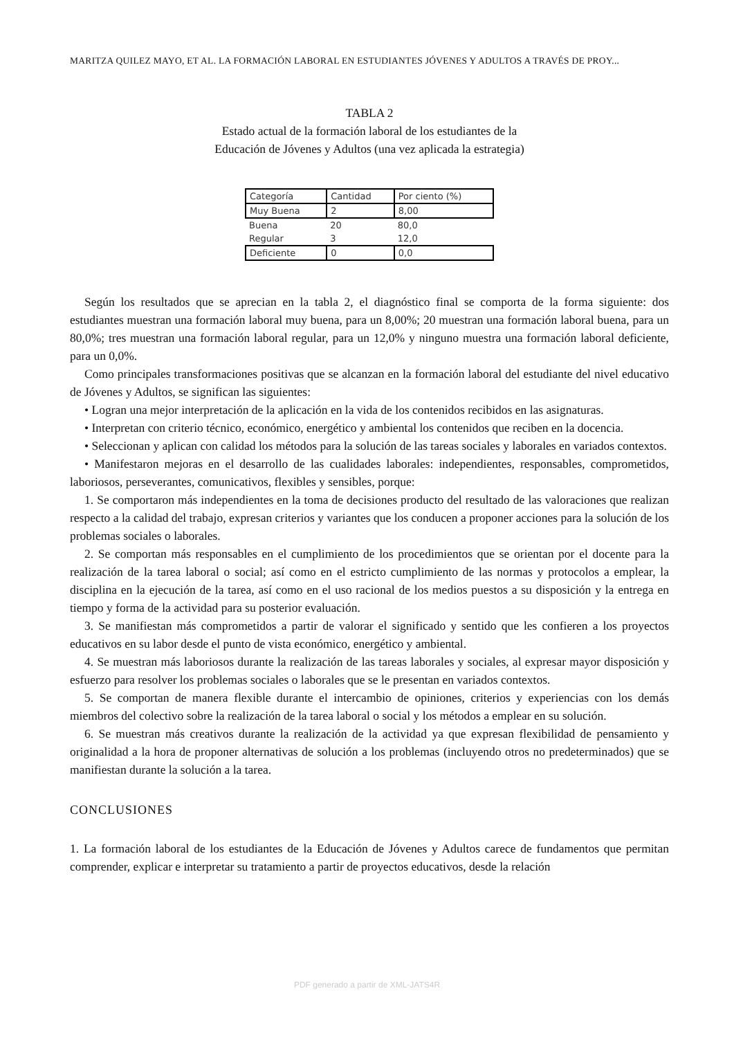MARITZA QUILEZ MAYO, ET AL. LA FORMACIÓN LABORAL EN ESTUDIANTES JÓVENES Y ADULTOS A TRAVÉS DE PROY...
TABLA 2
Estado actual de la formación laboral de los estudiantes de la
Educación de Jóvenes y Adultos (una vez aplicada la estrategia)
| Categoría | Cantidad | Por ciento (%) |
| Muy Buena | 2 | 8,00 |
| Buena | 20 | 80,0 |
| Regular | 3 | 12,0 |
| Deficiente | 0 | 0,0 |
Según los resultados que se aprecian en la tabla 2, el diagnóstico final se comporta de la forma siguiente: dos estudiantes muestran una formación laboral muy buena, para un 8,00%; 20 muestran una formación laboral buena, para un 80,0%; tres muestran una formación laboral regular, para un 12,0% y ninguno muestra una formación laboral deficiente, para un 0,0%.
Como principales transformaciones positivas que se alcanzan en la formación laboral del estudiante del nivel educativo de Jóvenes y Adultos, se significan las siguientes:
• Logran una mejor interpretación de la aplicación en la vida de los contenidos recibidos en las asignaturas.
• Interpretan con criterio técnico, económico, energético y ambiental los contenidos que reciben en la docencia.
• Seleccionan y aplican con calidad los métodos para la solución de las tareas sociales y laborales en variados contextos.
• Manifestaron mejoras en el desarrollo de las cualidades laborales: independientes, responsables, comprometidos, laboriosos, perseverantes, comunicativos, flexibles y sensibles, porque:
1. Se comportaron más independientes en la toma de decisiones producto del resultado de las valoraciones que realizan respecto a la calidad del trabajo, expresan criterios y variantes que los conducen a proponer acciones para la solución de los problemas sociales o laborales.
2. Se comportan más responsables en el cumplimiento de los procedimientos que se orientan por el docente para la realización de la tarea laboral o social; así como en el estricto cumplimiento de las normas y protocolos a emplear, la disciplina en la ejecución de la tarea, así como en el uso racional de los medios puestos a su disposición y la entrega en tiempo y forma de la actividad para su posterior evaluación.
3. Se manifiestan más comprometidos a partir de valorar el significado y sentido que les confieren a los proyectos educativos en su labor desde el punto de vista económico, energético y ambiental.
4. Se muestran más laboriosos durante la realización de las tareas laborales y sociales, al expresar mayor disposición y esfuerzo para resolver los problemas sociales o laborales que se le presentan en variados contextos.
5. Se comportan de manera flexible durante el intercambio de opiniones, criterios y experiencias con los demás miembros del colectivo sobre la realización de la tarea laboral o social y los métodos a emplear en su solución.
6. Se muestran más creativos durante la realización de la actividad ya que expresan flexibilidad de pensamiento y originalidad a la hora de proponer alternativas de solución a los problemas (incluyendo otros no predeterminados) que se manifiestan durante la solución a la tarea.
CONCLUSIONES
1. La formación laboral de los estudiantes de la Educación de Jóvenes y Adultos carece de fundamentos que permitan comprender, explicar e interpretar su tratamiento a partir de proyectos educativos, desde la relación
PDF generado a partir de XML-JATS4R